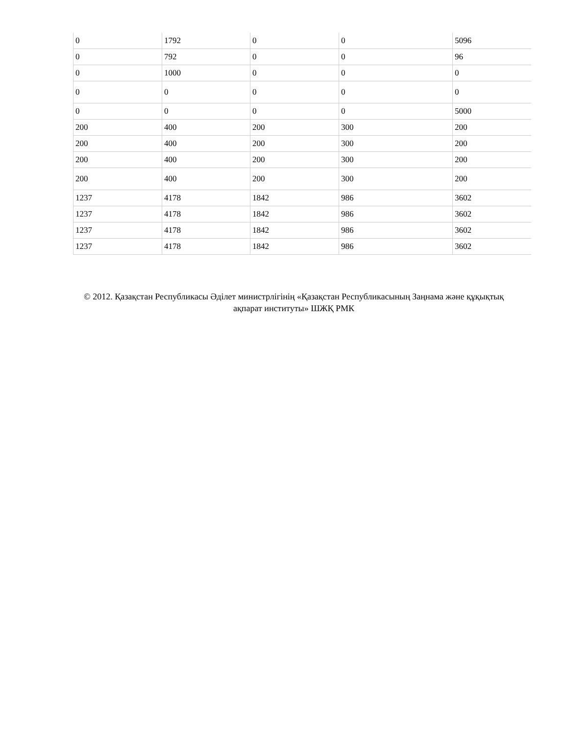| 0 | 1792 | 0 | 0 | 5096 |
| 0 | 792 | 0 | 0 | 96 |
| 0 | 1000 | 0 | 0 | 0 |
| 0 | 0 | 0 | 0 | 0 |
| 0 | 0 | 0 | 0 | 5000 |
| 200 | 400 | 200 | 300 | 200 |
| 200 | 400 | 200 | 300 | 200 |
| 200 | 400 | 200 | 300 | 200 |
| 200 | 400 | 200 | 300 | 200 |
| 1237 | 4178 | 1842 | 986 | 3602 |
| 1237 | 4178 | 1842 | 986 | 3602 |
| 1237 | 4178 | 1842 | 986 | 3602 |
| 1237 | 4178 | 1842 | 986 | 3602 |
© 2012. Қазақстан Республикасы Әділет министрлігінің «Қазақстан Республикасының Заңнама және құқықтық ақпарат институты» ШЖҚ РМК